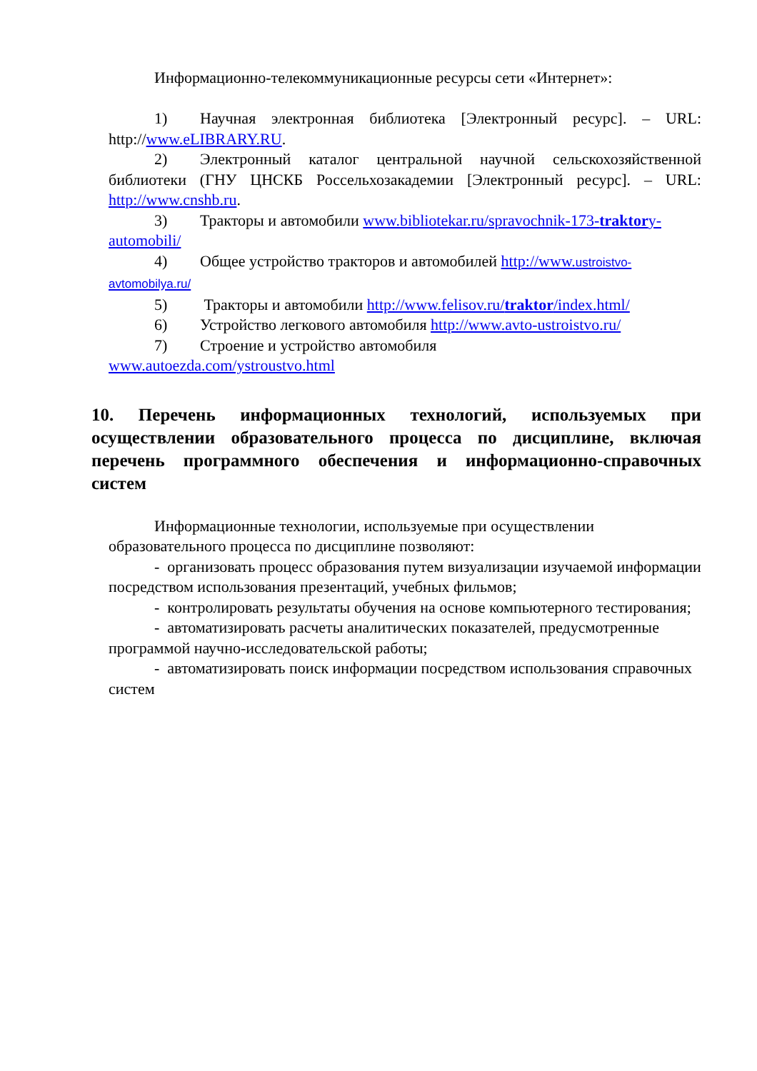Информационно-телекоммуникационные ресурсы сети «Интернет»:
1) Научная электронная библиотека [Электронный ресурс]. – URL: http://www.eLIBRARY.RU.
2) Электронный каталог центральной научной сельскохозяйственной библиотеки (ГНУ ЦНСКБ Россельхозакадемии [Электронный ресурс]. – URL: http://www.cnshb.ru.
3) Тракторы и автомобили www.bibliotekar.ru/spravochnik-173-traktory-automobili/
4) Общее устройство тракторов и автомобилей http://www.ustroistvo-avtomobilya.ru/
5) Тракторы и автомобили http://www.felisov.ru/traktor/index.html/
6) Устройство легкового автомобиля http://www.avto-ustroistvo.ru/
7) Строение и устройство автомобиля
www.autoezda.com/ystroustvo.html
10. Перечень информационных технологий, используемых при осуществлении образовательного процесса по дисциплине, включая перечень программного обеспечения и информационно-справочных систем
Информационные технологии, используемые при осуществлении образовательного процесса по дисциплине позволяют:
- организовать процесс образования путем визуализации изучаемой информации посредством использования презентаций, учебных фильмов;
- контролировать результаты обучения на основе компьютерного тестирования;
- автоматизировать расчеты аналитических показателей, предусмотренные программой научно-исследовательской работы;
- автоматизировать поиск информации посредством использования справочных систем